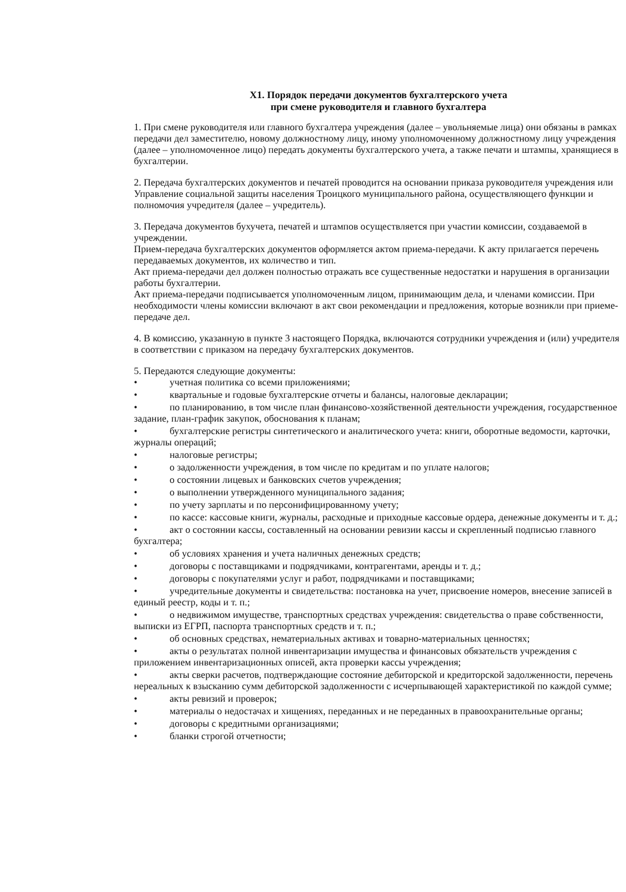Х1. Порядок передачи документов бухгалтерского учета
при смене руководителя и главного бухгалтера
1. При смене руководителя или главного бухгалтера учреждения (далее – увольняемые лица) они обязаны в рамках передачи дел заместителю, новому должностному лицу, иному уполномоченному должностному лицу учреждения (далее – уполномоченное лицо) передать документы бухгалтерского учета, а также печати и штампы, хранящиеся в бухгалтерии.
2. Передача бухгалтерских документов и печатей проводится на основании приказа руководителя учреждения или Управление социальной защиты населения Троицкого муниципального района, осуществляющего функции и полномочия учредителя (далее – учредитель).
3. Передача документов бухучета, печатей и штампов осуществляется при участии комиссии, создаваемой в учреждении.
Прием-передача бухгалтерских документов оформляется актом приема-передачи. К акту прилагается перечень передаваемых документов, их количество и тип.
Акт приема-передачи дел должен полностью отражать все существенные недостатки и нарушения в организации работы бухгалтерии.
Акт приема-передачи подписывается уполномоченным лицом, принимающим дела, и членами комиссии. При необходимости члены комиссии включают в акт свои рекомендации и предложения, которые возникли при приеме-передаче дел.
4. В комиссию, указанную в пункте 3 настоящего Порядка, включаются сотрудники учреждения и (или) учредителя в соответствии с приказом на передачу бухгалтерских документов.
5. Передаются следующие документы:
• учетная политика со всеми приложениями;
• квартальные и годовые бухгалтерские отчеты и балансы, налоговые декларации;
• по планированию, в том числе план финансово-хозяйственной деятельности учреждения, государственное задание, план-график закупок, обоснования к планам;
• бухгалтерские регистры синтетического и аналитического учета: книги, оборотные ведомости, карточки, журналы операций;
• налоговые регистры;
• о задолженности учреждения, в том числе по кредитам и по уплате налогов;
• о состоянии лицевых и банковских счетов учреждения;
• о выполнении утвержденного муниципального задания;
• по учету зарплаты и по персонифицированному учету;
• по кассе: кассовые книги, журналы, расходные и приходные кассовые ордера, денежные документы и т. д.;
• акт о состоянии кассы, составленный на основании ревизии кассы и скрепленный подписью главного бухгалтера;
• об условиях хранения и учета наличных денежных средств;
• договоры с поставщиками и подрядчиками, контрагентами, аренды и т. д.;
• договоры с покупателями услуг и работ, подрядчиками и поставщиками;
• учредительные документы и свидетельства: постановка на учет, присвоение номеров, внесение записей в единый реестр, коды и т. п.;
• о недвижимом имуществе, транспортных средствах учреждения: свидетельства о праве собственности, выписки из ЕГРП, паспорта транспортных средств и т. п.;
• об основных средствах, нематериальных активах и товарно-материальных ценностях;
• акты о результатах полной инвентаризации имущества и финансовых обязательств учреждения с приложением инвентаризационных описей, акта проверки кассы учреждения;
• акты сверки расчетов, подтверждающие состояние дебиторской и кредиторской задолженности, перечень нереальных к взысканию сумм дебиторской задолженности с исчерпывающей характеристикой по каждой сумме;
• акты ревизий и проверок;
• материалы о недостачах и хищениях, переданных и не переданных в правоохранительные органы;
• договоры с кредитными организациями;
• бланки строгой отчетности;